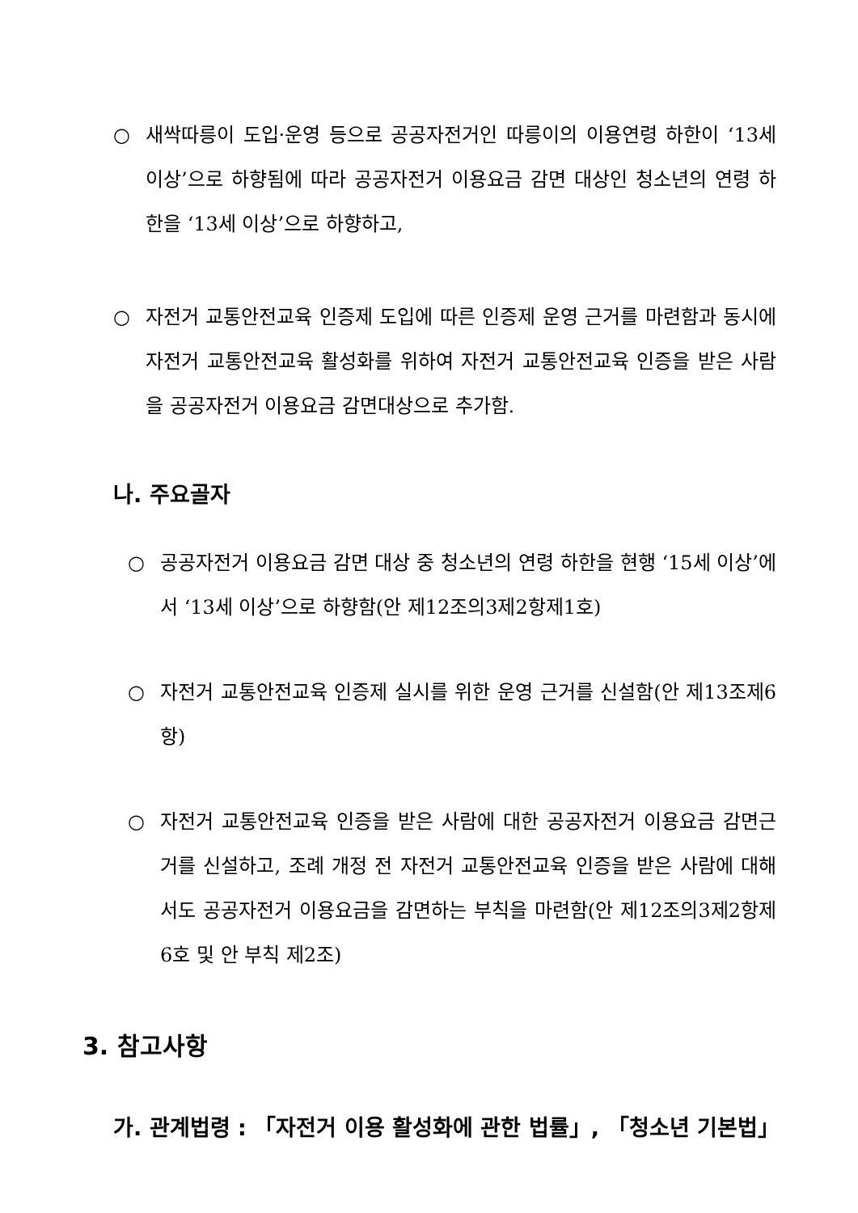○ 새싹따릉이 도입·운영 등으로 공공자전거인 따릉이의 이용연령 하한이 ‘13세 이상’으로 하향됨에 따라 공공자전거 이용요금 감면 대상인 청소년의 연령 하한을 ‘13세 이상’으로 하향하고,
○ 자전거 교통안전교육 인증제 도입에 따른 인증제 운영 근거를 마련함과 동시에 자전거 교통안전교육 활성화를 위하여 자전거 교통안전교육 인증을 받은 사람을 공공자전거 이용요금 감면대상으로 추가함.
나. 주요골자
○ 공공자전거 이용요금 감면 대상 중 청소년의 연령 하한을 현행 ‘15세 이상’에서 ‘13세 이상’으로 하향함(안 제12조의3제2항제1호)
○ 자전거 교통안전교육 인증제 실시를 위한 운영 근거를 신설함(안 제13조제6항)
○ 자전거 교통안전교육 인증을 받은 사람에 대한 공공자전거 이용요금 감면근거를 신설하고, 조례 개정 전 자전거 교통안전교육 인증을 받은 사람에 대해서도 공공자전거 이용요금을 감면하는 부칙을 마련함(안 제12조의3제2항제6호 및 안 부칙 제2조)
3. 참고사항
가. 관계법령 : 「자전거 이용 활성화에 관한 법률」, 「청소년 기본법」